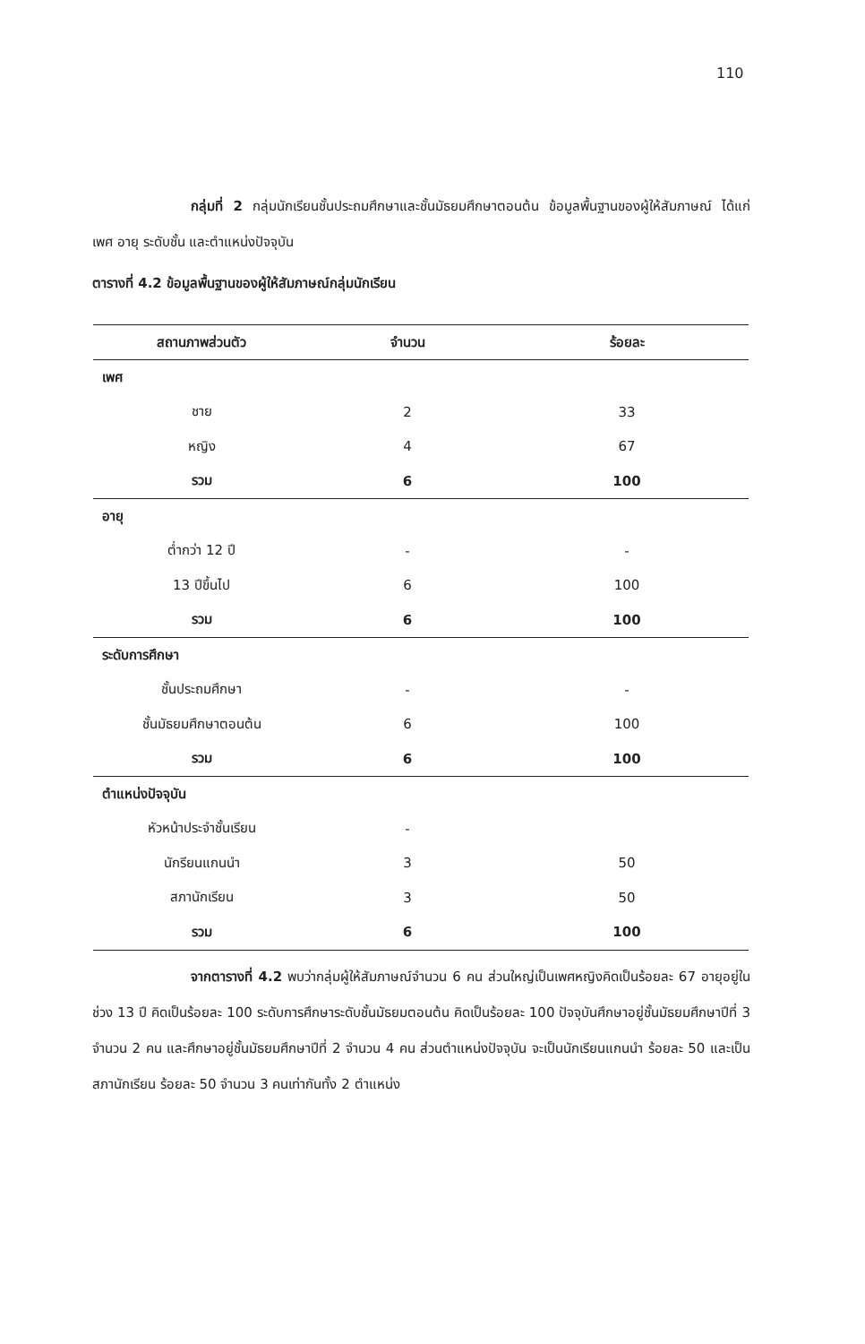110
กลุ่มที่ 2 กลุ่มนักเรียนชั้นประถมศึกษาและชั้นมัธยมศึกษาตอนต้น ข้อมูลพื้นฐานของผู้ให้สัมภาษณ์ ได้แก่ เพศ อายุ ระดับชั้น และตำแหน่งปัจจุบัน
ตารางที่ 4.2 ข้อมูลพื้นฐานของผู้ให้สัมภาษณ์กลุ่มนักเรียน
| สถานภาพส่วนตัว | จำนวน | ร้อยละ |
| --- | --- | --- |
| เพศ | | |
| ชาย | 2 | 33 |
| หญิง | 4 | 67 |
| รวม | 6 | 100 |
| อายุ | | |
| ต่ำกว่า 12 ปี | - | - |
| 13 ปีขึ้นไป | 6 | 100 |
| รวม | 6 | 100 |
| ระดับการศึกษา | | |
| ชั้นประถมศึกษา | - | - |
| ชั้นมัธยมศึกษาตอนต้น | 6 | 100 |
| รวม | 6 | 100 |
| ตำแหน่งปัจจุบัน | | |
| หัวหน้าประจำชั้นเรียน | - | |
| นักรียนแกนนำ | 3 | 50 |
| สภานักเรียน | 3 | 50 |
| รวม | 6 | 100 |
จากตารางที่ 4.2 พบว่ากลุ่มผู้ให้สัมภาษณ์จำนวน 6 คน ส่วนใหญ่เป็นเพศหญิงคิดเป็นร้อยละ 67 อายุอยู่ในช่วง 13 ปี คิดเป็นร้อยละ 100 ระดับการศึกษาระดับชั้นมัธยมตอนต้น คิดเป็นร้อยละ 100 ปัจจุบันศึกษาอยู่ชั้นมัธยมศึกษาปีที่ 3 จำนวน 2 คน และศึกษาอยู่ชั้นมัธยมศึกษาปีที่ 2 จำนวน 4 คน ส่วนตำแหน่งปัจจุบัน จะเป็นนักเรียนแกนนำ ร้อยละ 50 และเป็นสภานักเรียน ร้อยละ 50 จำนวน 3 คนเท่ากันทั้ง 2 ตำแหน่ง